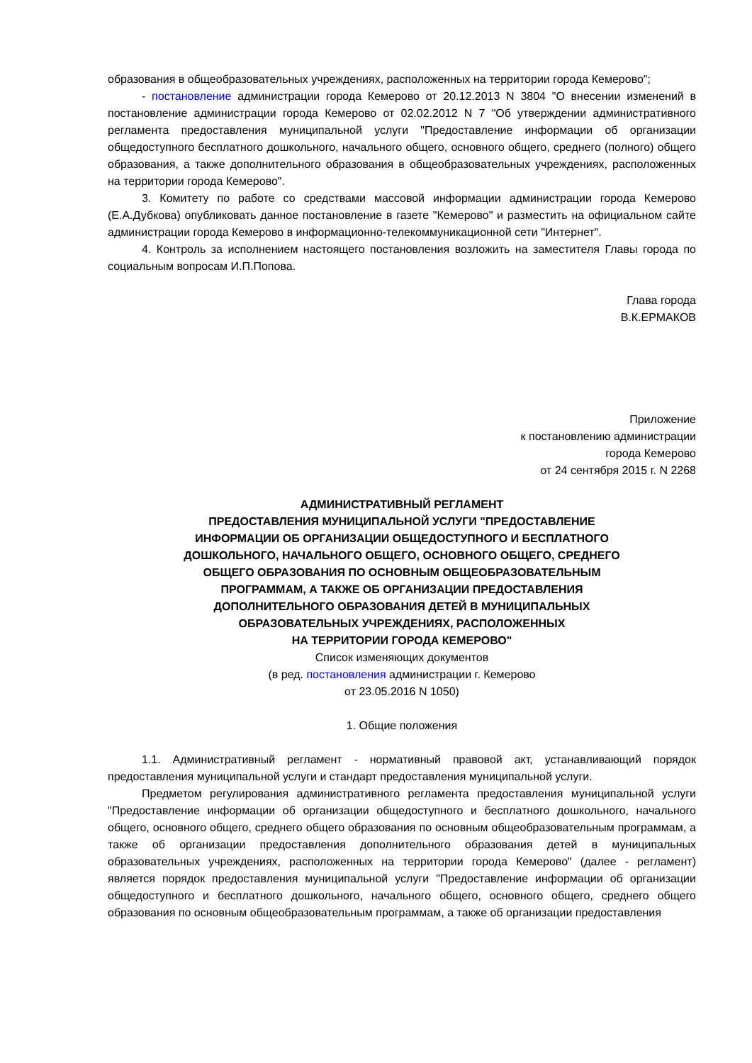образования в общеобразовательных учреждениях, расположенных на территории города Кемерово";
- постановление администрации города Кемерово от 20.12.2013 N 3804 "О внесении изменений в постановление администрации города Кемерово от 02.02.2012 N 7 "Об утверждении административного регламента предоставления муниципальной услуги "Предоставление информации об организации общедоступного бесплатного дошкольного, начального общего, основного общего, среднего (полного) общего образования, а также дополнительного образования в общеобразовательных учреждениях, расположенных на территории города Кемерово".
3. Комитету по работе со средствами массовой информации администрации города Кемерово (Е.А.Дубкова) опубликовать данное постановление в газете "Кемерово" и разместить на официальном сайте администрации города Кемерово в информационно-телекоммуникационной сети "Интернет".
4. Контроль за исполнением настоящего постановления возложить на заместителя Главы города по социальным вопросам И.П.Попова.
Глава города
В.К.ЕРМАКОВ
Приложение
к постановлению администрации
города Кемерово
от 24 сентября 2015 г. N 2268
АДМИНИСТРАТИВНЫЙ РЕГЛАМЕНТ
ПРЕДОСТАВЛЕНИЯ МУНИЦИПАЛЬНОЙ УСЛУГИ "ПРЕДОСТАВЛЕНИЕ
ИНФОРМАЦИИ ОБ ОРГАНИЗАЦИИ ОБЩЕДОСТУПНОГО И БЕСПЛАТНОГО
ДОШКОЛЬНОГО, НАЧАЛЬНОГО ОБЩЕГО, ОСНОВНОГО ОБЩЕГО, СРЕДНЕГО
ОБЩЕГО ОБРАЗОВАНИЯ ПО ОСНОВНЫМ ОБЩЕОБРАЗОВАТЕЛЬНЫМ
ПРОГРАММАМ, А ТАКЖЕ ОБ ОРГАНИЗАЦИИ ПРЕДОСТАВЛЕНИЯ
ДОПОЛНИТЕЛЬНОГО ОБРАЗОВАНИЯ ДЕТЕЙ В МУНИЦИПАЛЬНЫХ
ОБРАЗОВАТЕЛЬНЫХ УЧРЕЖДЕНИЯХ, РАСПОЛОЖЕННЫХ
НА ТЕРРИТОРИИ ГОРОДА КЕМЕРОВО"
Список изменяющих документов
(в ред. постановления администрации г. Кемерово
от 23.05.2016 N 1050)
1. Общие положения
1.1. Административный регламент - нормативный правовой акт, устанавливающий порядок предоставления муниципальной услуги и стандарт предоставления муниципальной услуги.
Предметом регулирования административного регламента предоставления муниципальной услуги "Предоставление информации об организации общедоступного и бесплатного дошкольного, начального общего, основного общего, среднего общего образования по основным общеобразовательным программам, а также об организации предоставления дополнительного образования детей в муниципальных образовательных учреждениях, расположенных на территории города Кемерово" (далее - регламент) является порядок предоставления муниципальной услуги "Предоставление информации об организации общедоступного и бесплатного дошкольного, начального общего, основного общего, среднего общего образования по основным общеобразовательным программам, а также об организации предоставления